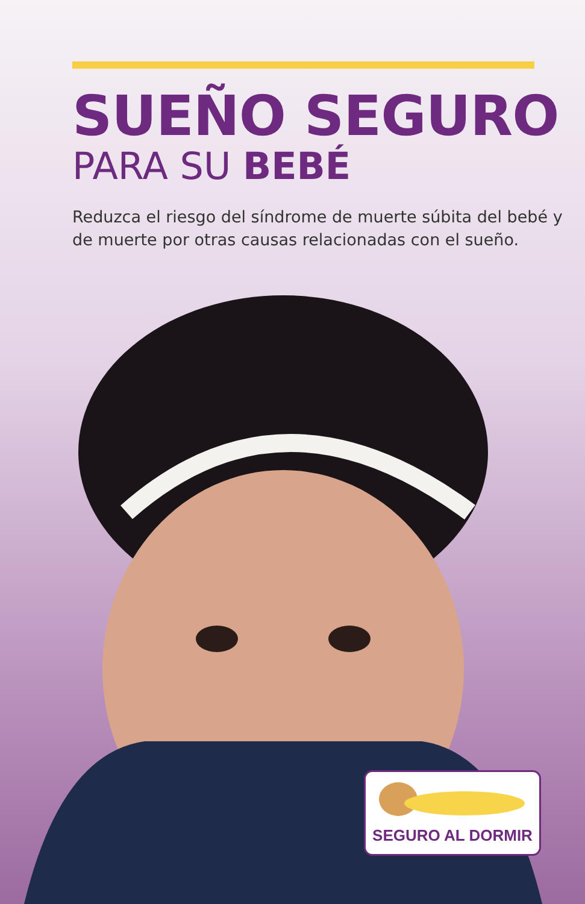SUEÑO SEGURO
PARA SU BEBÉ
Reduzca el riesgo del síndrome de muerte súbita del bebé y de muerte por otras causas relacionadas con el sueño.
SEGURO AL DORMIR